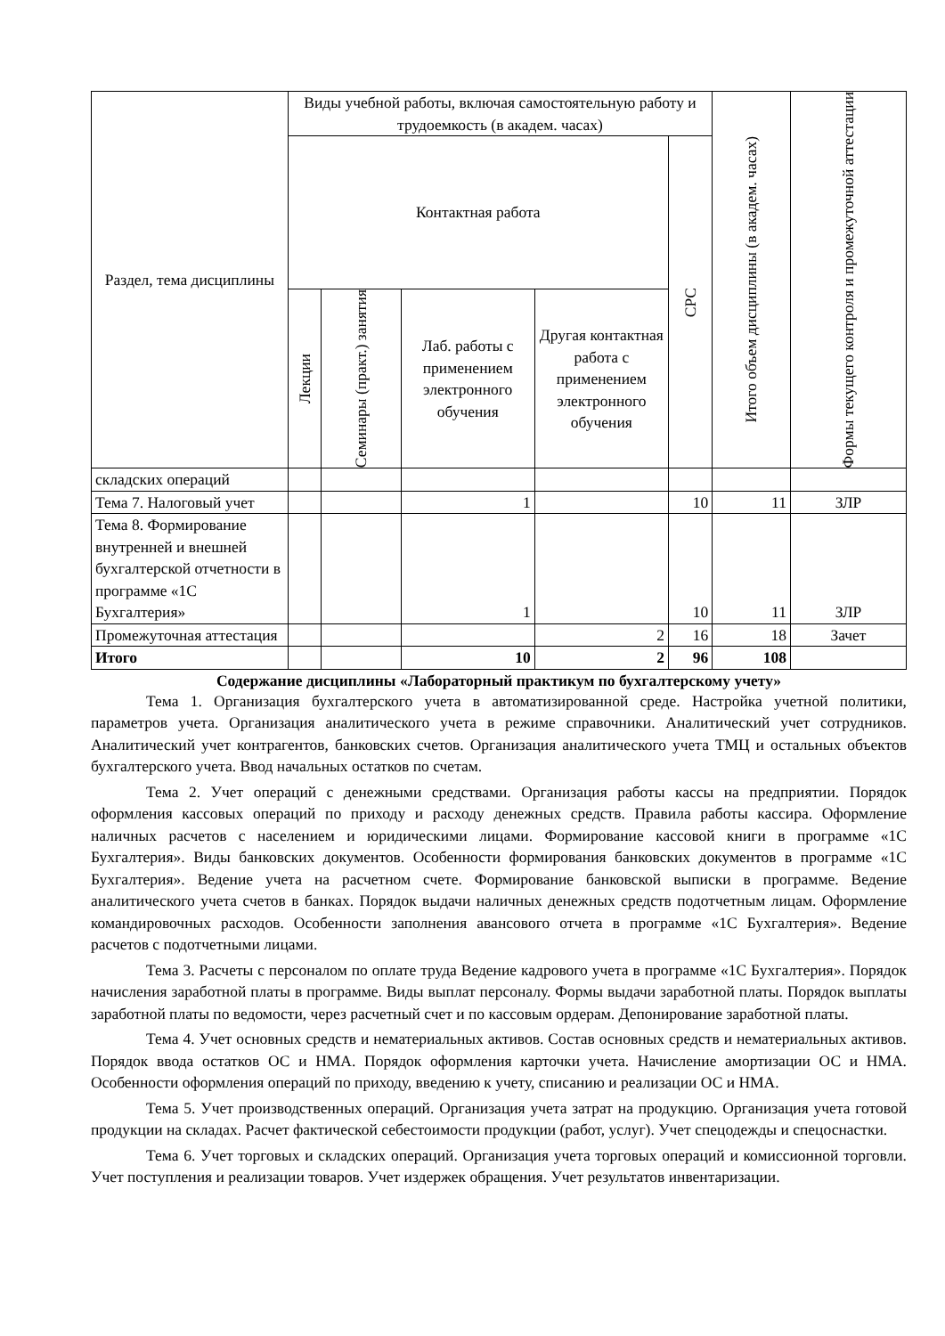| Раздел, тема дисциплины | Виды учебной работы, включая самостоятельную работу и трудоемкость (в академ. часах) | | | | | Итого объем дисциплины (в академ. часах) | Формы текущего контроля и промежуточной аттестации |
| --- | --- | --- | --- | --- | --- | --- | --- |
| | Контактная работа | | | | СРС | | |
| | Лекции | Семинары (практ.) занятия | Лаб. работы с применением электронного обучения | Другая контактная работа с применением электронного обучения | | | |
| складских операций | | | | | | | |
| Тема 7. Налоговый учет | | | 1 | | 10 | 11 | ЗЛР |
| Тема 8. Формирование внутренней и внешней бухгалтерской отчетности в программе «1С Бухгалтерия» | | | 1 | | 10 | 11 | ЗЛР |
| Промежуточная аттестация | | | | 2 | 16 | 18 | Зачет |
| Итого | | | 10 | 2 | 96 | 108 | |
Содержание дисциплины «Лабораторный практикум по бухгалтерскому учету»
Тема 1. Организация бухгалтерского учета в автоматизированной среде. Настройка учетной политики, параметров учета. Организация аналитического учета в режиме справочники. Аналитический учет сотрудников. Аналитический учет контрагентов, банковских счетов. Организация аналитического учета ТМЦ и остальных объектов бухгалтерского учета. Ввод начальных остатков по счетам.
Тема 2. Учет операций с денежными средствами. Организация работы кассы на предприятии. Порядок оформления кассовых операций по приходу и расходу денежных средств. Правила работы кассира. Оформление наличных расчетов с населением и юридическими лицами. Формирование кассовой книги в программе «1С Бухгалтерия». Виды банковских документов. Особенности формирования банковских документов в программе «1С Бухгалтерия». Ведение учета на расчетном счете. Формирование банковской выписки в программе. Ведение аналитического учета счетов в банках. Порядок выдачи наличных денежных средств подотчетным лицам. Оформление командировочных расходов. Особенности заполнения авансового отчета в программе «1С Бухгалтерия». Ведение расчетов с подотчетными лицами.
Тема 3. Расчеты с персоналом по оплате труда Ведение кадрового учета в программе «1С Бухгалтерия». Порядок начисления заработной платы в программе. Виды выплат персоналу. Формы выдачи заработной платы. Порядок выплаты заработной платы по ведомости, через расчетный счет и по кассовым ордерам. Депонирование заработной платы.
Тема 4. Учет основных средств и нематериальных активов. Состав основных средств и нематериальных активов. Порядок ввода остатков ОС и НМА. Порядок оформления карточки учета. Начисление амортизации ОС и НМА. Особенности оформления операций по приходу, введению к учету, списанию и реализации ОС и НМА.
Тема 5. Учет производственных операций. Организация учета затрат на продукцию. Организация учета готовой продукции на складах. Расчет фактической себестоимости продукции (работ, услуг). Учет спецодежды и спецоснастки.
Тема 6. Учет торговых и складских операций. Организация учета торговых операций и комиссионной торговли. Учет поступления и реализации товаров. Учет издержек обращения. Учет результатов инвентаризации.